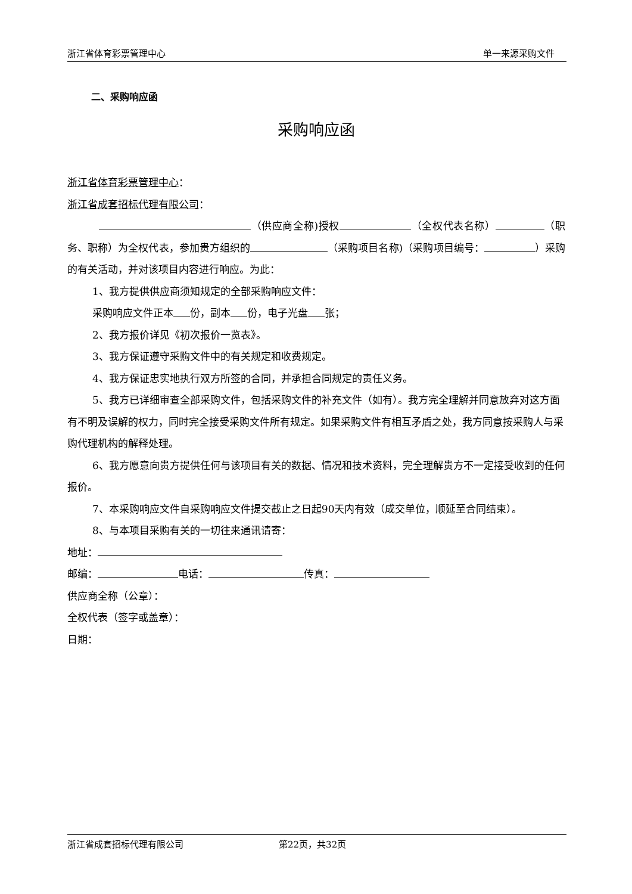浙江省体育彩票管理中心 单一来源采购文件
二、采购响应函
采购响应函
浙江省体育彩票管理中心：
浙江省成套招标代理有限公司：
　　　 （供应商全称)授权 （全权代表名称） （职务、职称）为全权代表，参加贵方组织的 （采购项目名称)（采购项目编号： ）采购的有关活动，并对该项目内容进行响应。为此：
1、我方提供供应商须知规定的全部采购响应文件：
采购响应文件正本 份，副本 份，电子光盘 张；
2、我方报价详见《初次报价一览表》。
3、我方保证遵守采购文件中的有关规定和收费规定。
4、我方保证忠实地执行双方所签的合同，并承担合同规定的责任义务。
5、我方已详细审查全部采购文件，包括采购文件的补充文件（如有）。我方完全理解并同意放弃对这方面有不明及误解的权力，同时完全接受采购文件所有规定。如果采购文件有相互矛盾之处，我方同意按采购人与采购代理机构的解释处理。
6、我方愿意向贵方提供任何与该项目有关的数据、情况和技术资料，完全理解贵方不一定接受收到的任何报价。
7、本采购响应文件自采购响应文件提交截止之日起90天内有效（成交单位，顺延至合同结束）。
8、与本项目采购有关的一切往来通讯请寄：
地址：
邮编： 电话： 传真：
供应商全称（公章）：
全权代表（签字或盖章）：
日期：
浙江省成套招标代理有限公司 第22页，共32页